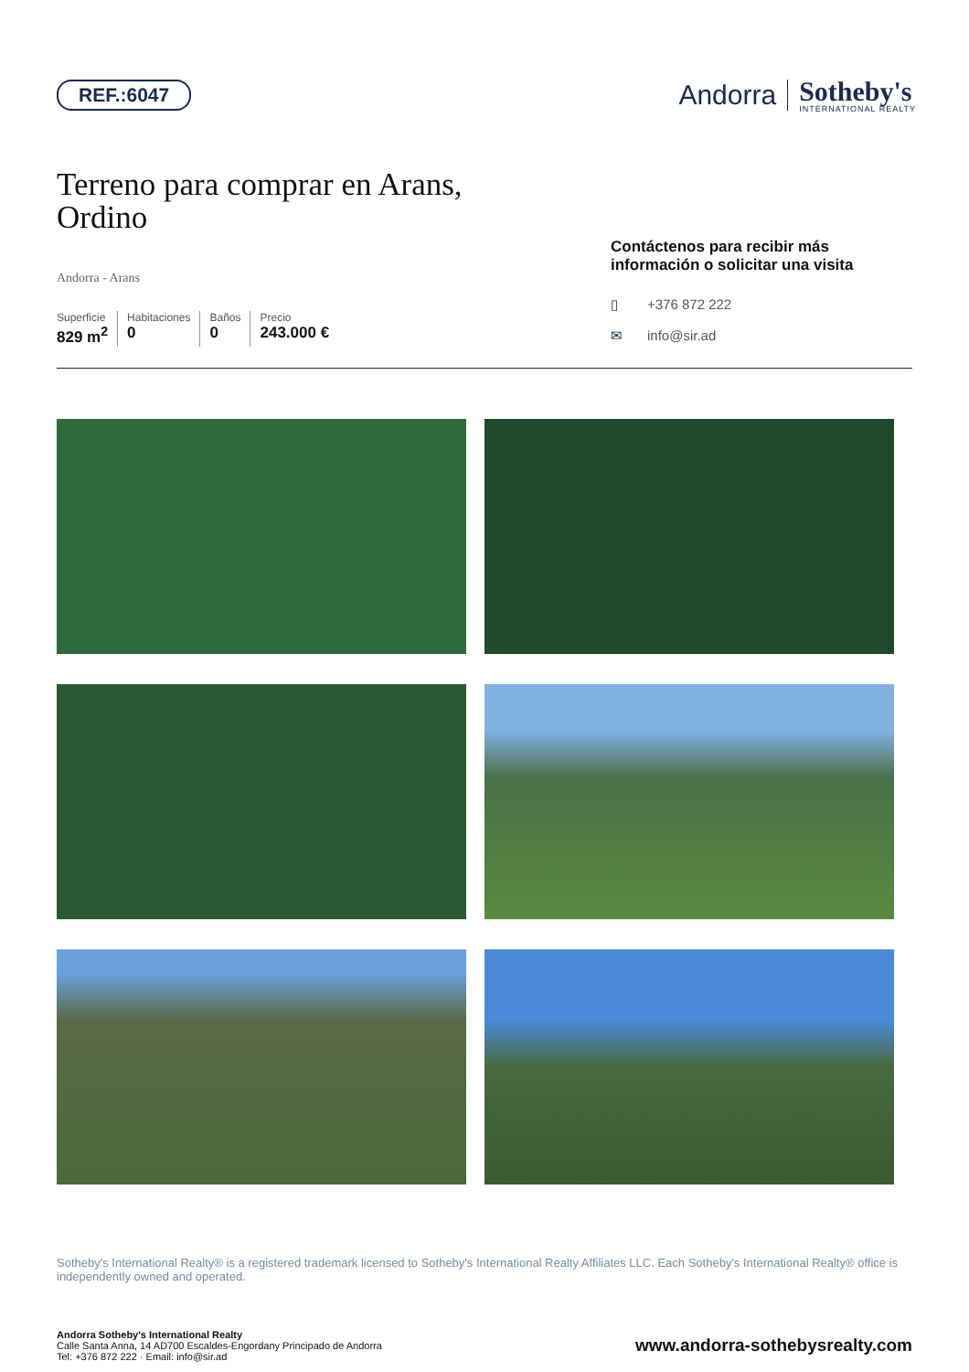REF.:6047
Andorra
Sotheby's
INTERNATIONAL REALTY
Terreno para comprar en Arans,
Ordino
Andorra - Arans
Superficie
829 m<sup>2</sup>
Habitaciones
0
Baños
0
Precio
243.000 €
Contáctenos para recibir más información o solicitar una visita
▯ +376 872 222
✉ info@sir.ad
Sotheby's International Realty® is a registered trademark licensed to Sotheby's International Realty Affiliates LLC. Each Sotheby's International Realty® office is independently owned and operated.
Andorra Sotheby's International Realty
Calle Santa Anna, 14 AD700 Escaldes-Engordany Principado de Andorra
Tel: +376 872 222 · Email: info@sir.ad
www.andorra-sothebysrealty.com